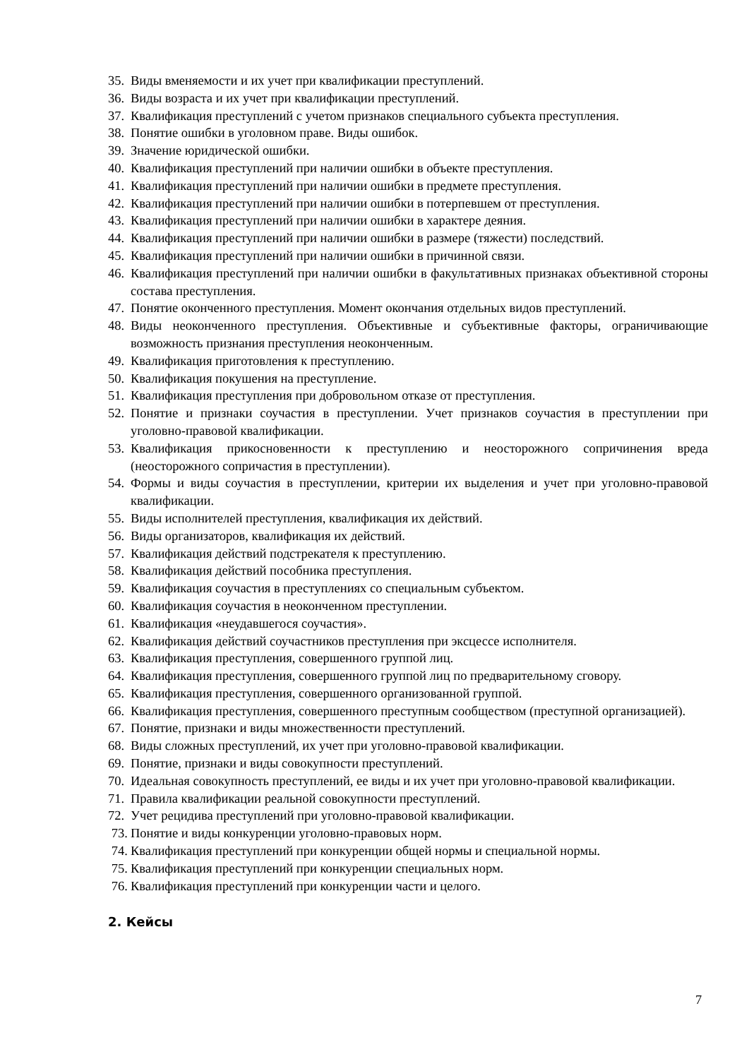35. Виды вменяемости и их учет при квалификации преступлений.
36. Виды возраста и их учет при квалификации преступлений.
37. Квалификация преступлений с учетом признаков специального субъекта преступления.
38. Понятие ошибки в уголовном праве. Виды ошибок.
39. Значение юридической ошибки.
40. Квалификация преступлений при наличии ошибки в объекте преступления.
41. Квалификация преступлений при наличии ошибки в предмете преступления.
42. Квалификация преступлений при наличии ошибки в потерпевшем от преступления.
43. Квалификация преступлений при наличии ошибки в характере деяния.
44. Квалификация преступлений при наличии ошибки в размере (тяжести) последствий.
45. Квалификация преступлений при наличии ошибки в причинной связи.
46. Квалификация преступлений при наличии ошибки в факультативных признаках объективной стороны состава преступления.
47. Понятие оконченного преступления. Момент окончания отдельных видов преступлений.
48. Виды неоконченного преступления. Объективные и субъективные факторы, ограничивающие возможность признания преступления неоконченным.
49. Квалификация приготовления к преступлению.
50. Квалификация покушения на преступление.
51. Квалификация преступления при добровольном отказе от преступления.
52. Понятие и признаки соучастия в преступлении. Учет признаков соучастия в преступлении при уголовно-правовой квалификации.
53. Квалификация прикосновенности к преступлению и неосторожного сопричинения вреда (неосторожного сопричастия в преступлении).
54. Формы и виды соучастия в преступлении, критерии их выделения и учет при уголовно-правовой квалификации.
55. Виды исполнителей преступления, квалификация их действий.
56. Виды организаторов, квалификация их действий.
57. Квалификация действий подстрекателя к преступлению.
58. Квалификация действий пособника преступления.
59. Квалификация соучастия в преступлениях со специальным субъектом.
60. Квалификация соучастия в неоконченном преступлении.
61. Квалификация «неудавшегося соучастия».
62. Квалификация действий соучастников преступления при эксцессе исполнителя.
63. Квалификация преступления, совершенного группой лиц.
64. Квалификация преступления, совершенного группой лиц по предварительному сговору.
65. Квалификация преступления, совершенного организованной группой.
66. Квалификация преступления, совершенного преступным сообществом (преступной организацией).
67. Понятие, признаки и виды множественности преступлений.
68. Виды сложных преступлений, их учет при уголовно-правовой квалификации.
69. Понятие, признаки и виды совокупности преступлений.
70. Идеальная совокупность преступлений, ее виды и их учет при уголовно-правовой квалификации.
71. Правила квалификации реальной совокупности преступлений.
72. Учет рецидива преступлений при уголовно-правовой квалификации.
73. Понятие и виды конкуренции уголовно-правовых норм.
74. Квалификация преступлений при конкуренции общей нормы и специальной нормы.
75. Квалификация преступлений при конкуренции специальных норм.
76. Квалификация преступлений при конкуренции части и целого.
2. Кейсы
7